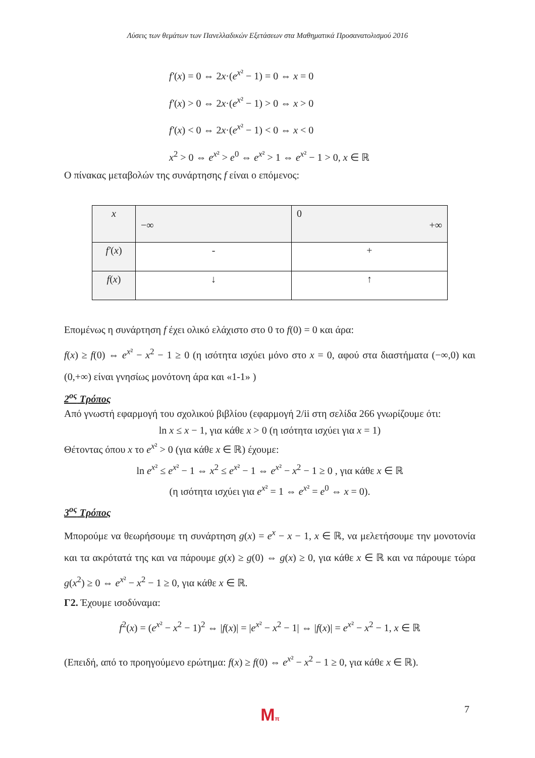Λύσεις των θεμάτων των Πανελλαδικών Εξετάσεων στα Μαθηματικά Προσανατολισμού 2016
f′(x) = 0 ⇔ 2x·(e<sup>x²</sup> − 1) = 0 ⇔ x = 0
f′(x) > 0 ⇔ 2x·(e<sup>x²</sup> − 1) > 0 ⇔ x > 0
f′(x) < 0 ⇔ 2x·(e<sup>x²</sup> − 1) < 0 ⇔ x < 0
x<sup>2</sup> > 0 ⇔ e<sup>x²</sup> > e<sup>0</sup> ⇔ e<sup>x²</sup> > 1 ⇔ e<sup>x²</sup> − 1 > 0, x ∈ ℝ
Ο πίνακας μεταβολών της συνάρτησης f είναι ο επόμενος:
| x | −∞ | 0 +∞ |
| f′ ( x ) | - | + |
| f ( x ) | ↓ | ↑ |
Επομένως η συνάρτηση f έχει ολικό ελάχιστο στο 0 το f(0) = 0 και άρα:
f(x) ≥ f(0) ⇔ e<sup>x²</sup> − x<sup>2</sup> − 1 ≥ 0 (η ισότητα ισχύει μόνο στο x = 0, αφού στα διαστήματα (−∞,0) και (0,+∞) είναι γνησίως μονότονη άρα και «1-1» )
2<sup>ος</sup> Τρόπος
Από γνωστή εφαρμογή του σχολικού βιβλίου (εφαρμογή 2/ii στη σελίδα 266 γνωρίζουμε ότι:
ln x ≤ x − 1, για κάθε x > 0 (η ισότητα ισχύει για x = 1)
Θέτοντας όπου x το e<sup>x²</sup> > 0 (για κάθε x ∈ ℝ) έχουμε:
ln e<sup>x²</sup> ≤ e<sup>x²</sup> − 1 ⇔ x<sup>2</sup> ≤ e<sup>x²</sup> − 1 ⇔ e<sup>x²</sup> − x<sup>2</sup> − 1 ≥ 0 , για κάθε x ∈ ℝ
(η ισότητα ισχύει για e<sup>x²</sup> = 1 ⇔ e<sup>x²</sup> = e<sup>0</sup> ⇔ x = 0).
3<sup>ος</sup> Τρόπος
Μπορούμε να θεωρήσουμε τη συνάρτηση g(x) = e<sup>x</sup> − x − 1, x ∈ ℝ, να μελετήσουμε την μονοτονία και τα ακρότατά της και να πάρουμε g(x) ≥ g(0) ⇔ g(x) ≥ 0, για κάθε x ∈ ℝ και να πάρουμε τώρα g(x<sup>2</sup>) ≥ 0 ⇔ e<sup>x²</sup> − x<sup>2</sup> − 1 ≥ 0, για κάθε x ∈ ℝ.
Γ2. Έχουμε ισοδύναμα:
f<sup>2</sup>(x) = (e<sup>x²</sup> − x<sup>2</sup> − 1)<sup>2</sup> ⇔ |f(x)| = |e<sup>x²</sup> − x<sup>2</sup> − 1| ⇔ |f(x)| = e<sup>x²</sup> − x<sup>2</sup> − 1, x ∈ ℝ
(Επειδή, από το προηγούμενο ερώτημα: f(x) ≥ f(0) ⇔ e<sup>x²</sup> − x<sup>2</sup> − 1 ≥ 0, για κάθε x ∈ ℝ).
Mπ 7